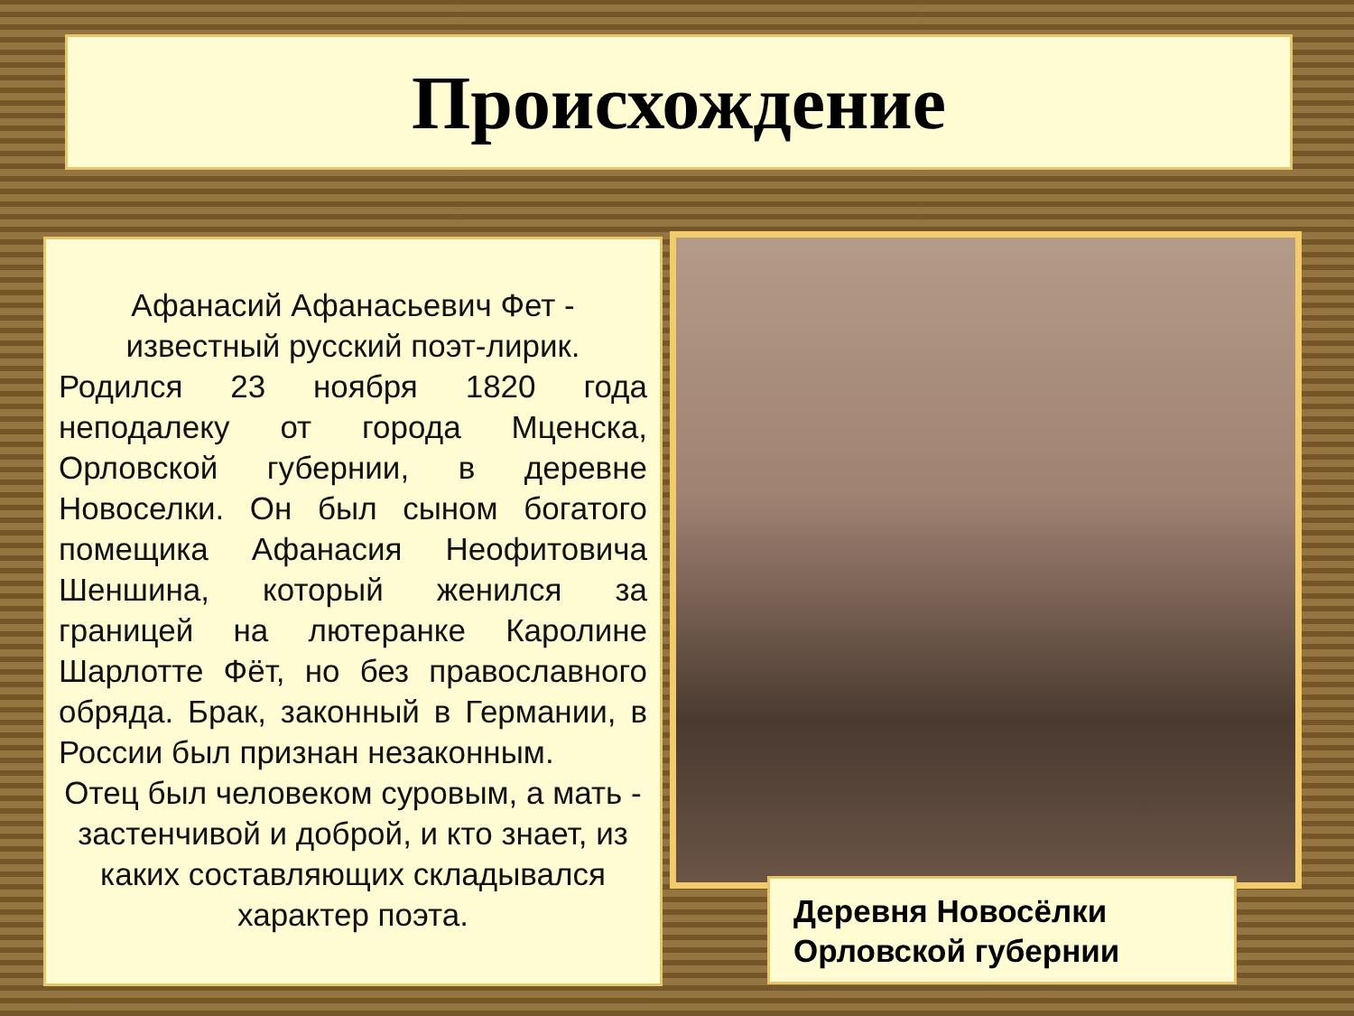Происхождение
Афанасий Афанасьевич Фет - известный русский поэт-лирик.
Родился 23 ноября 1820 года неподалеку от города Мценска, Орловской губернии, в деревне Новоселки. Он был сыном богатого помещика Афанасия Неофитовича Шеншина, который женился за границей на лютеранке Каролине Шарлотте Фёт, но без православного обряда. Брак, законный в Германии, в России был признан незаконным.
Отец был человеком суровым, а мать - застенчивой и доброй, и кто знает, из каких составляющих складывался характер поэта.
Деревня Новосёлки
Орловской губернии